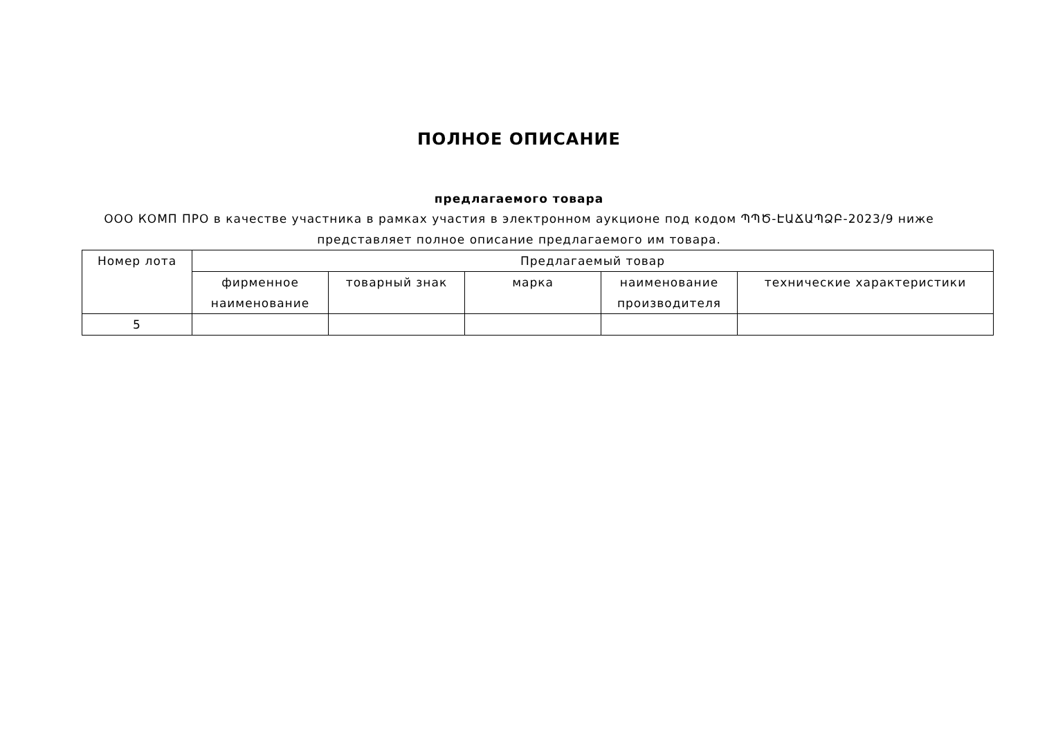ПОЛНОЕ ОПИСАНИЕ
предлагаемого товара
ООО КОМП ПРО в качестве участника в рамках участия в электронном аукционе под кодом ՊՊԾ-ԷԱՃԱՊՁԲ-2023/9 ниже представляет полное описание предлагаемого им товара.
| Номер лота | Предлагаемый товар | | | | |
| --- | --- | --- | --- | --- | --- |
| | фирменное наименование | товарный знак | марка | наименование производителя | технические характеристики |
| 5 | | | | | |